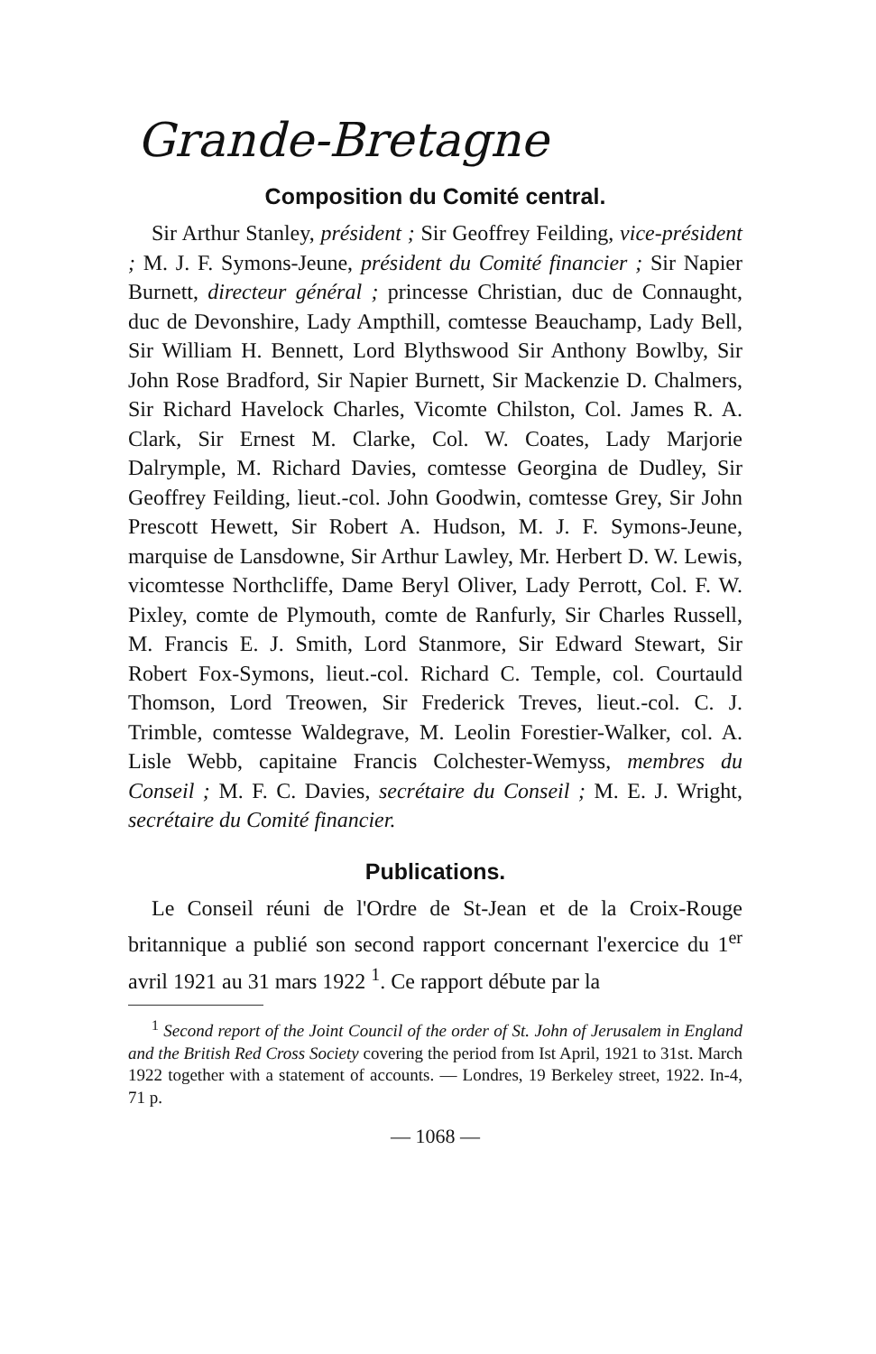Grande-Bretagne
Composition du Comité central.
Sir Arthur Stanley, président ; Sir Geoffrey Feilding, vice-président ; M. J. F. Symons-Jeune, président du Comité financier ; Sir Napier Burnett, directeur général ; princesse Christian, duc de Connaught, duc de Devonshire, Lady Ampthill, comtesse Beauchamp, Lady Bell, Sir William H. Bennett, Lord Blythswood Sir Anthony Bowlby, Sir John Rose Bradford, Sir Napier Burnett, Sir Mackenzie D. Chalmers, Sir Richard Havelock Charles, Vicomte Chilston, Col. James R. A. Clark, Sir Ernest M. Clarke, Col. W. Coates, Lady Marjorie Dalrymple, M. Richard Davies, comtesse Georgina de Dudley, Sir Geoffrey Feilding, lieut.-col. John Goodwin, comtesse Grey, Sir John Prescott Hewett, Sir Robert A. Hudson, M. J. F. Symons-Jeune, marquise de Lansdowne, Sir Arthur Lawley, Mr. Herbert D. W. Lewis, vicomtesse Northcliffe, Dame Beryl Oliver, Lady Perrott, Col. F. W. Pixley, comte de Plymouth, comte de Ranfurly, Sir Charles Russell, M. Francis E. J. Smith, Lord Stanmore, Sir Edward Stewart, Sir Robert Fox-Symons, lieut.-col. Richard C. Temple, col. Courtauld Thomson, Lord Treowen, Sir Frederick Treves, lieut.-col. C. J. Trimble, comtesse Waldegrave, M. Leolin Forestier-Walker, col. A. Lisle Webb, capitaine Francis Colchester-Wemyss, membres du Conseil ; M. F. C. Davies, secrétaire du Conseil ; M. E. J. Wright, secrétaire du Comité financier.
Publications.
Le Conseil réuni de l'Ordre de St-Jean et de la Croix-Rouge britannique a publié son second rapport concernant l'exercice du 1<sup>er</sup> avril 1921 au 31 mars 1922 <sup>1</sup>. Ce rapport débute par la
<sup>1</sup> Second report of the Joint Council of the order of St. John of Jerusalem in England and the British Red Cross Society covering the period from Ist April, 1921 to 31st. March 1922 together with a statement of accounts. — Londres, 19 Berkeley street, 1922. In-4, 71 p.
— 1068 —